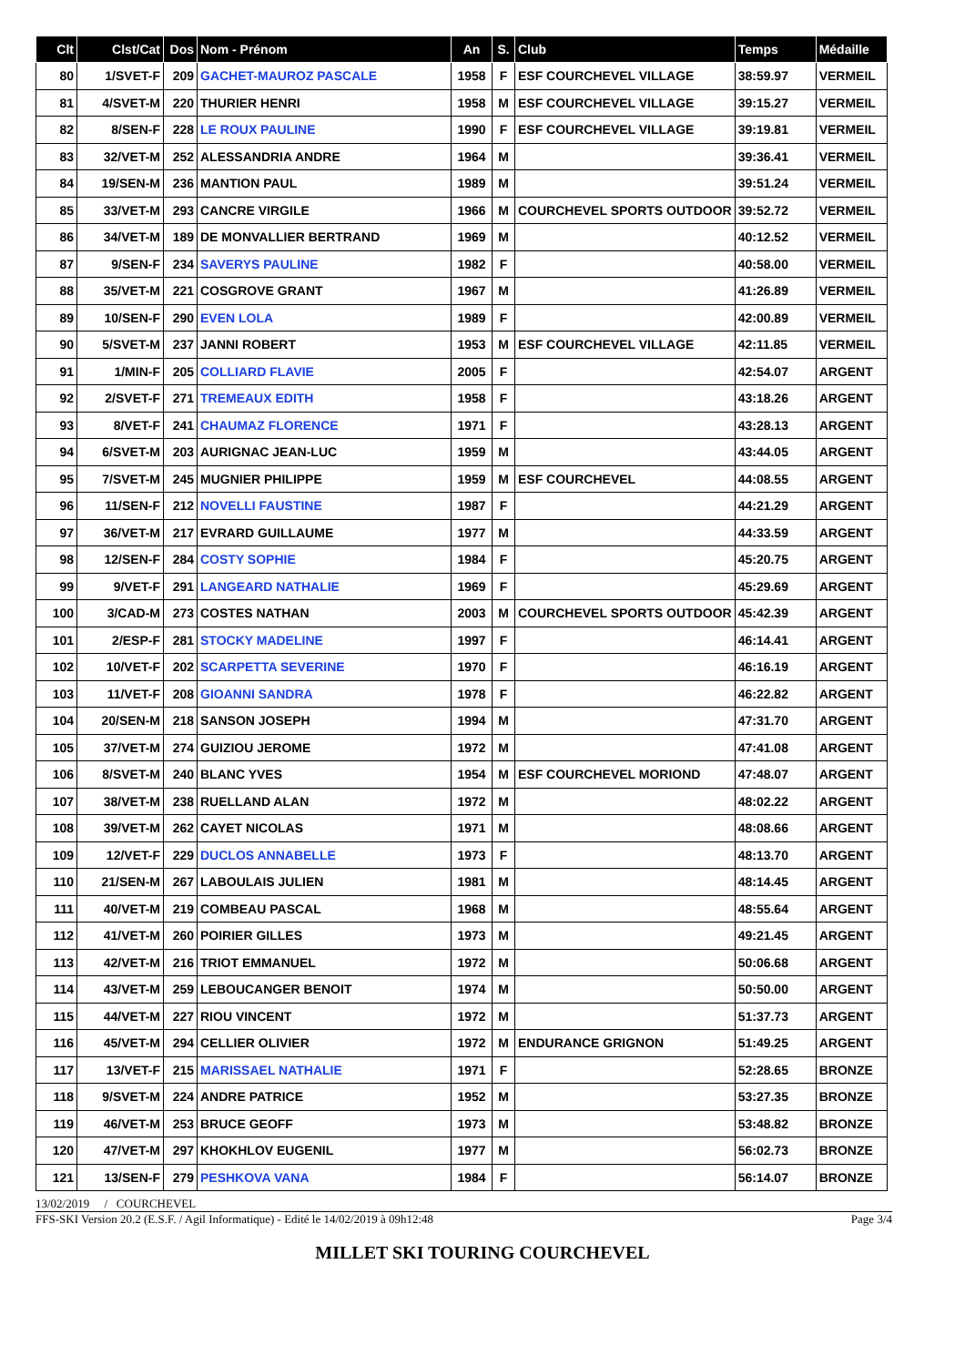| Clt | Clst/Cat | Dos | Nom - Prénom | An | S. | Club | Temps | Médaille |
| --- | --- | --- | --- | --- | --- | --- | --- | --- |
| 80 | 1/SVET-F | 209 | GACHET-MAUROZ PASCALE | 1958 | F | ESF COURCHEVEL VILLAGE | 38:59.97 | VERMEIL |
| 81 | 4/SVET-M | 220 | THURIER HENRI | 1958 | M | ESF COURCHEVEL VILLAGE | 39:15.27 | VERMEIL |
| 82 | 8/SEN-F | 228 | LE ROUX PAULINE | 1990 | F | ESF COURCHEVEL VILLAGE | 39:19.81 | VERMEIL |
| 83 | 32/VET-M | 252 | ALESSANDRIA ANDRE | 1964 | M | | 39:36.41 | VERMEIL |
| 84 | 19/SEN-M | 236 | MANTION PAUL | 1989 | M | | 39:51.24 | VERMEIL |
| 85 | 33/VET-M | 293 | CANCRE VIRGILE | 1966 | M | COURCHEVEL SPORTS OUTDOOR | 39:52.72 | VERMEIL |
| 86 | 34/VET-M | 189 | DE MONVALLIER BERTRAND | 1969 | M | | 40:12.52 | VERMEIL |
| 87 | 9/SEN-F | 234 | SAVERYS PAULINE | 1982 | F | | 40:58.00 | VERMEIL |
| 88 | 35/VET-M | 221 | COSGROVE GRANT | 1967 | M | | 41:26.89 | VERMEIL |
| 89 | 10/SEN-F | 290 | EVEN LOLA | 1989 | F | | 42:00.89 | VERMEIL |
| 90 | 5/SVET-M | 237 | JANNI ROBERT | 1953 | M | ESF COURCHEVEL VILLAGE | 42:11.85 | VERMEIL |
| 91 | 1/MIN-F | 205 | COLLIARD FLAVIE | 2005 | F | | 42:54.07 | ARGENT |
| 92 | 2/SVET-F | 271 | TREMEAUX EDITH | 1958 | F | | 43:18.26 | ARGENT |
| 93 | 8/VET-F | 241 | CHAUMAZ FLORENCE | 1971 | F | | 43:28.13 | ARGENT |
| 94 | 6/SVET-M | 203 | AURIGNAC JEAN-LUC | 1959 | M | | 43:44.05 | ARGENT |
| 95 | 7/SVET-M | 245 | MUGNIER PHILIPPE | 1959 | M | ESF COURCHEVEL | 44:08.55 | ARGENT |
| 96 | 11/SEN-F | 212 | NOVELLI FAUSTINE | 1987 | F | | 44:21.29 | ARGENT |
| 97 | 36/VET-M | 217 | EVRARD GUILLAUME | 1977 | M | | 44:33.59 | ARGENT |
| 98 | 12/SEN-F | 284 | COSTY SOPHIE | 1984 | F | | 45:20.75 | ARGENT |
| 99 | 9/VET-F | 291 | LANGEARD NATHALIE | 1969 | F | | 45:29.69 | ARGENT |
| 100 | 3/CAD-M | 273 | COSTES NATHAN | 2003 | M | COURCHEVEL SPORTS OUTDOOR | 45:42.39 | ARGENT |
| 101 | 2/ESP-F | 281 | STOCKY MADELINE | 1997 | F | | 46:14.41 | ARGENT |
| 102 | 10/VET-F | 202 | SCARPETTA SEVERINE | 1970 | F | | 46:16.19 | ARGENT |
| 103 | 11/VET-F | 208 | GIOANNI SANDRA | 1978 | F | | 46:22.82 | ARGENT |
| 104 | 20/SEN-M | 218 | SANSON JOSEPH | 1994 | M | | 47:31.70 | ARGENT |
| 105 | 37/VET-M | 274 | GUIZIOU JEROME | 1972 | M | | 47:41.08 | ARGENT |
| 106 | 8/SVET-M | 240 | BLANC YVES | 1954 | M | ESF COURCHEVEL MORIOND | 47:48.07 | ARGENT |
| 107 | 38/VET-M | 238 | RUELLAND ALAN | 1972 | M | | 48:02.22 | ARGENT |
| 108 | 39/VET-M | 262 | CAYET NICOLAS | 1971 | M | | 48:08.66 | ARGENT |
| 109 | 12/VET-F | 229 | DUCLOS ANNABELLE | 1973 | F | | 48:13.70 | ARGENT |
| 110 | 21/SEN-M | 267 | LABOULAIS JULIEN | 1981 | M | | 48:14.45 | ARGENT |
| 111 | 40/VET-M | 219 | COMBEAU PASCAL | 1968 | M | | 48:55.64 | ARGENT |
| 112 | 41/VET-M | 260 | POIRIER GILLES | 1973 | M | | 49:21.45 | ARGENT |
| 113 | 42/VET-M | 216 | TRIOT EMMANUEL | 1972 | M | | 50:06.68 | ARGENT |
| 114 | 43/VET-M | 259 | LEBOUCANGER BENOIT | 1974 | M | | 50:50.00 | ARGENT |
| 115 | 44/VET-M | 227 | RIOU VINCENT | 1972 | M | | 51:37.73 | ARGENT |
| 116 | 45/VET-M | 294 | CELLIER OLIVIER | 1972 | M | ENDURANCE GRIGNON | 51:49.25 | ARGENT |
| 117 | 13/VET-F | 215 | MARISSAEL NATHALIE | 1971 | F | | 52:28.65 | BRONZE |
| 118 | 9/SVET-M | 224 | ANDRE PATRICE | 1952 | M | | 53:27.35 | BRONZE |
| 119 | 46/VET-M | 253 | BRUCE GEOFF | 1973 | M | | 53:48.82 | BRONZE |
| 120 | 47/VET-M | 297 | KHOKHLOV EUGENIL | 1977 | M | | 56:02.73 | BRONZE |
| 121 | 13/SEN-F | 279 | PESHKOVA VANA | 1984 | F | | 56:14.07 | BRONZE |
13/02/2019 / COURCHEVEL
FFS-SKI Version 20.2 (E.S.F. / Agil Informatique) - Edité le 14/02/2019 à 09h12:48 Page 3/4
MILLET SKI TOURING COURCHEVEL